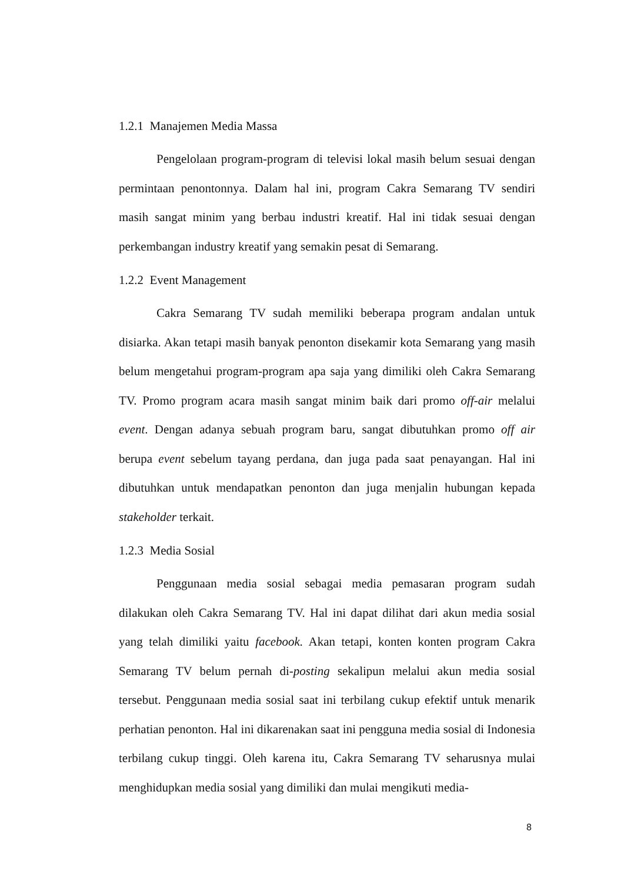1.2.1 Manajemen Media Massa
Pengelolaan program-program di televisi lokal masih belum sesuai dengan permintaan penontonnya. Dalam hal ini, program Cakra Semarang TV sendiri masih sangat minim yang berbau industri kreatif. Hal ini tidak sesuai dengan perkembangan industry kreatif yang semakin pesat di Semarang.
1.2.2 Event Management
Cakra Semarang TV sudah memiliki beberapa program andalan untuk disiarka. Akan tetapi masih banyak penonton disekamir kota Semarang yang masih belum mengetahui program-program apa saja yang dimiliki oleh Cakra Semarang TV. Promo program acara masih sangat minim baik dari promo off-air melalui event. Dengan adanya sebuah program baru, sangat dibutuhkan promo off air berupa event sebelum tayang perdana, dan juga pada saat penayangan. Hal ini dibutuhkan untuk mendapatkan penonton dan juga menjalin hubungan kepada stakeholder terkait.
1.2.3 Media Sosial
Penggunaan media sosial sebagai media pemasaran program sudah dilakukan oleh Cakra Semarang TV. Hal ini dapat dilihat dari akun media sosial yang telah dimiliki yaitu facebook. Akan tetapi, konten konten program Cakra Semarang TV belum pernah di-posting sekalipun melalui akun media sosial tersebut. Penggunaan media sosial saat ini terbilang cukup efektif untuk menarik perhatian penonton. Hal ini dikarenakan saat ini pengguna media sosial di Indonesia terbilang cukup tinggi. Oleh karena itu, Cakra Semarang TV seharusnya mulai menghidupkan media sosial yang dimiliki dan mulai mengikuti media-
8